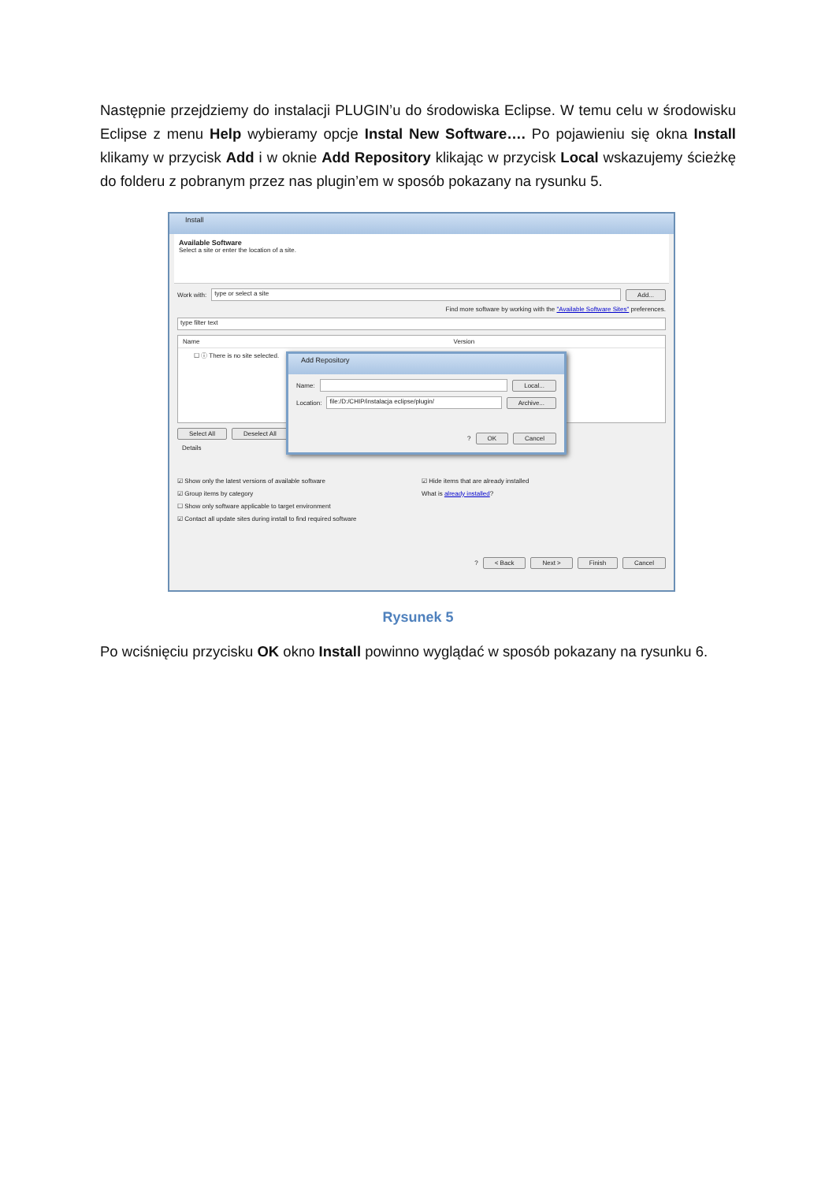Następnie przejdziemy do instalacji PLUGIN’u do środowiska Eclipse. W temu celu w środowisku Eclipse z menu Help wybieramy opcje Instal New Software…. Po pojawieniu się okna Install klikamy w przycisk Add i w oknie Add Repository klikając w przycisk Local wskazujemy ścieżkę do folderu z pobranym przez nas plugin’em w sposób pokazany na rysunku 5.
Install
Available Software
Select a site or enter the location of a site.
Work with: type or select a site Add...
Find more software by working with the "Available Software Sites" preferences.
type filter text
Name Version
☐ ⓘ There is no site selected.
Select All Deselect All
Details
☑ Show only the latest versions of available software
☑ Group items by category
☐ Show only software applicable to target environment
☑ Contact all update sites during install to find required software
☑ Hide items that are already installed
What is already installed?
? < Back Next > Finish Cancel
Add Repository
Name: Local...
Location: file:/D:/CHIP/instalacja eclipse/plugin/ Archive...
? OK Cancel
Rysunek 5
Po wciśnięciu przycisku OK okno Install powinno wyglądać w sposób pokazany na rysunku 6.